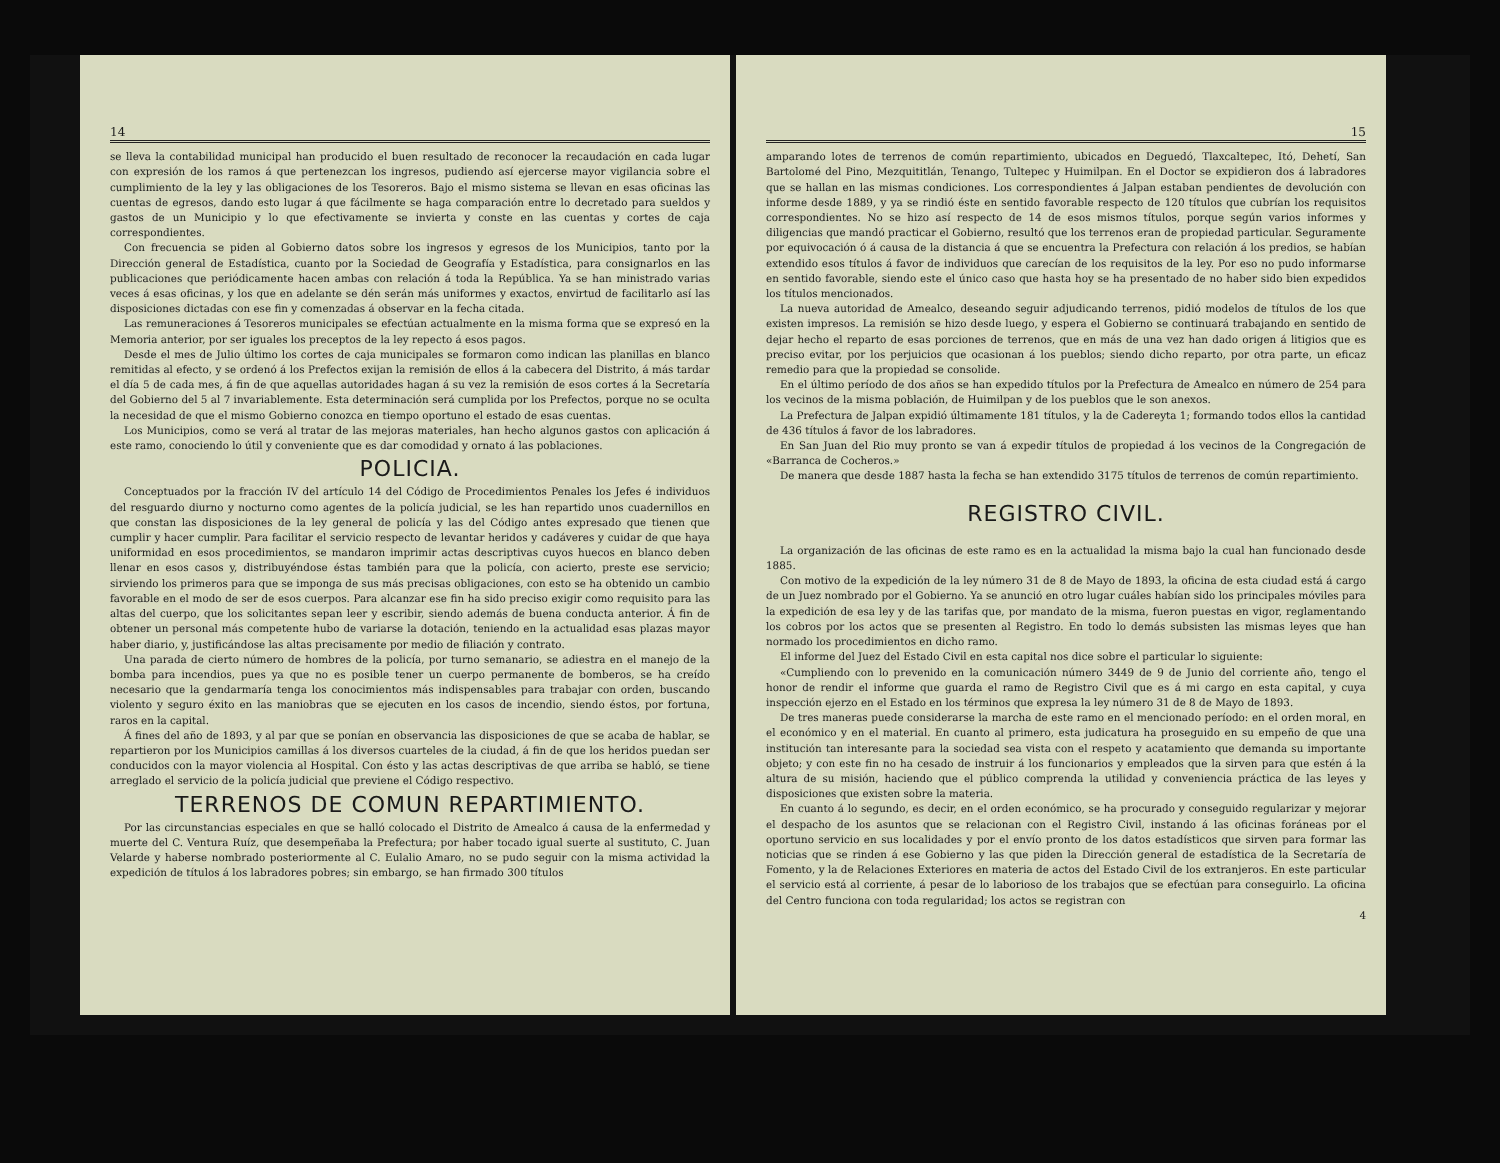14
se lleva la contabilidad municipal han producido el buen resultado de reconocer la recaudación en cada lugar con expresión de los ramos á que pertenezcan los ingresos, pudiendo así ejercerse mayor vigilancia sobre el cumplimiento de la ley y las obligaciones de los Tesoreros. Bajo el mismo sistema se llevan en esas oficinas las cuentas de egresos, dando esto lugar á que fácilmente se haga comparación entre lo decretado para sueldos y gastos de un Municipio y lo que efectivamente se invierta y conste en las cuentas y cortes de caja correspondientes.
Con frecuencia se piden al Gobierno datos sobre los ingresos y egresos de los Municipios, tanto por la Dirección general de Estadística, cuanto por la Sociedad de Geografía y Estadística, para consignarlos en las publicaciones que periódicamente hacen ambas con relación á toda la República. Ya se han ministrado varias veces á esas oficinas, y los que en adelante se dén serán más uniformes y exactos, envirtud de facilitarlo así las disposiciones dictadas con ese fin y comenzadas á observar en la fecha citada.
Las remuneraciones á Tesoreros municipales se efectúan actualmente en la misma forma que se expresó en la Memoria anterior, por ser iguales los preceptos de la ley repecto á esos pagos.
Desde el mes de Julio último los cortes de caja municipales se formaron como indican las planillas en blanco remitidas al efecto, y se ordenó á los Prefectos exijan la remisión de ellos á la cabecera del Distrito, á más tardar el día 5 de cada mes, á fin de que aquellas autoridades hagan á su vez la remisión de esos cortes á la Secretaría del Gobierno del 5 al 7 invariablemente. Esta determinación será cumplida por los Prefectos, porque no se oculta la necesidad de que el mismo Gobierno conozca en tiempo oportuno el estado de esas cuentas.
Los Municipios, como se verá al tratar de las mejoras materiales, han hecho algunos gastos con aplicación á este ramo, conociendo lo útil y conveniente que es dar comodidad y ornato á las poblaciones.
POLICIA.
Conceptuados por la fracción IV del artículo 14 del Código de Procedimientos Penales los Jefes é individuos del resguardo diurno y nocturno como agentes de la policía judicial, se les han repartido unos cuadernillos en que constan las disposiciones de la ley general de policía y las del Código antes expresado que tienen que cumplir y hacer cumplir. Para facilitar el servicio respecto de levantar heridos y cadáveres y cuidar de que haya uniformidad en esos procedimientos, se mandaron imprimir actas descriptivas cuyos huecos en blanco deben llenar en esos casos y, distribuyéndose éstas también para que la policía, con acierto, preste ese servicio; sirviendo los primeros para que se imponga de sus más precisas obligaciones, con esto se ha obtenido un cambio favorable en el modo de ser de esos cuerpos. Para alcanzar ese fin ha sido preciso exigir como requisito para las altas del cuerpo, que los solicitantes sepan leer y escribir, siendo además de buena conducta anterior. Á fin de obtener un personal más competente hubo de variarse la dotación, teniendo en la actualidad esas plazas mayor haber diario, y, justificándose las altas precisamente por medio de filiación y contrato.
Una parada de cierto número de hombres de la policía, por turno semanario, se adiestra en el manejo de la bomba para incendios, pues ya que no es posible tener un cuerpo permanente de bomberos, se ha creído necesario que la gendarmaría tenga los conocimientos más indispensables para trabajar con orden, buscando violento y seguro éxito en las maniobras que se ejecuten en los casos de incendio, siendo éstos, por fortuna, raros en la capital.
Á fines del año de 1893, y al par que se ponían en observancia las disposiciones de que se acaba de hablar, se repartieron por los Municipios camillas á los diversos cuarteles de la ciudad, á fin de que los heridos puedan ser conducidos con la mayor violencia al Hospital. Con ésto y las actas descriptivas de que arriba se habló, se tiene arreglado el servicio de la policía judicial que previene el Código respectivo.
TERRENOS DE COMUN REPARTIMIENTO.
Por las circunstancias especiales en que se halló colocado el Distrito de Amealco á causa de la enfermedad y muerte del C. Ventura Ruíz, que desempeñaba la Prefectura; por haber tocado igual suerte al sustituto, C. Juan Velarde y haberse nombrado posteriormente al C. Eulalio Amaro, no se pudo seguir con la misma actividad la expedición de títulos á los labradores pobres; sin embargo, se han firmado 300 títulos
15
amparando lotes de terrenos de común repartimiento, ubicados en Deguedó, Tlaxcaltepec, Itó, Dehetí, San Bartolomé del Pino, Mezquititlán, Tenango, Tultepec y Huimilpan. En el Doctor se expidieron dos á labradores que se hallan en las mismas condiciones. Los correspondientes á Jalpan estaban pendientes de devolución con informe desde 1889, y ya se rindió éste en sentido favorable respecto de 120 títulos que cubrían los requisitos correspondientes. No se hizo así respecto de 14 de esos mismos títulos, porque según varios informes y diligencias que mandó practicar el Gobierno, resultó que los terrenos eran de propiedad particular. Seguramente por equivocación ó á causa de la distancia á que se encuentra la Prefectura con relación á los predios, se habían extendido esos títulos á favor de individuos que carecían de los requisitos de la ley. Por eso no pudo informarse en sentido favorable, siendo este el único caso que hasta hoy se ha presentado de no haber sido bien expedidos los títulos mencionados.
La nueva autoridad de Amealco, deseando seguir adjudicando terrenos, pidió modelos de títulos de los que existen impresos. La remisión se hizo desde luego, y espera el Gobierno se continuará trabajando en sentido de dejar hecho el reparto de esas porciones de terrenos, que en más de una vez han dado origen á litigios que es preciso evitar, por los perjuicios que ocasionan á los pueblos; siendo dicho reparto, por otra parte, un eficaz remedio para que la propiedad se consolide.
En el último período de dos años se han expedido títulos por la Prefectura de Amealco en número de 254 para los vecinos de la misma población, de Huimilpan y de los pueblos que le son anexos.
La Prefectura de Jalpan expidió últimamente 181 títulos, y la de Cadereyta 1; formando todos ellos la cantidad de 436 títulos á favor de los labradores.
En San Juan del Rio muy pronto se van á expedir títulos de propiedad á los vecinos de la Congregación de «Barranca de Cocheros.»
De manera que desde 1887 hasta la fecha se han extendido 3175 títulos de terrenos de común repartimiento.
REGISTRO CIVIL.
La organización de las oficinas de este ramo es en la actualidad la misma bajo la cual han funcionado desde 1885.
Con motivo de la expedición de la ley número 31 de 8 de Mayo de 1893, la oficina de esta ciudad está á cargo de un Juez nombrado por el Gobierno. Ya se anunció en otro lugar cuáles habían sido los principales móviles para la expedición de esa ley y de las tarifas que, por mandato de la misma, fueron puestas en vigor, reglamentando los cobros por los actos que se presenten al Registro. En todo lo demás subsisten las mismas leyes que han normado los procedimientos en dicho ramo.
El informe del Juez del Estado Civil en esta capital nos dice sobre el particular lo siguiente:
«Cumpliendo con lo prevenido en la comunicación número 3449 de 9 de Junio del corriente año, tengo el honor de rendir el informe que guarda el ramo de Registro Civil que es á mi cargo en esta capital, y cuya inspección ejerzo en el Estado en los términos que expresa la ley número 31 de 8 de Mayo de 1893.
De tres maneras puede considerarse la marcha de este ramo en el mencionado período: en el orden moral, en el económico y en el material. En cuanto al primero, esta judicatura ha proseguido en su empeño de que una institución tan interesante para la sociedad sea vista con el respeto y acatamiento que demanda su importante objeto; y con este fin no ha cesado de instruir á los funcionarios y empleados que la sirven para que estén á la altura de su misión, haciendo que el público comprenda la utilidad y conveniencia práctica de las leyes y disposiciones que existen sobre la materia.
En cuanto á lo segundo, es decir, en el orden económico, se ha procurado y conseguido regularizar y mejorar el despacho de los asuntos que se relacionan con el Registro Civil, instando á las oficinas foráneas por el oportuno servicio en sus localidades y por el envío pronto de los datos estadísticos que sirven para formar las noticias que se rinden á ese Gobierno y las que piden la Dirección general de estadística de la Secretaría de Fomento, y la de Relaciones Exteriores en materia de actos del Estado Civil de los extranjeros. En este particular el servicio está al corriente, á pesar de lo laborioso de los trabajos que se efectúan para conseguirlo. La oficina del Centro funciona con toda regularidad; los actos se registran con
4